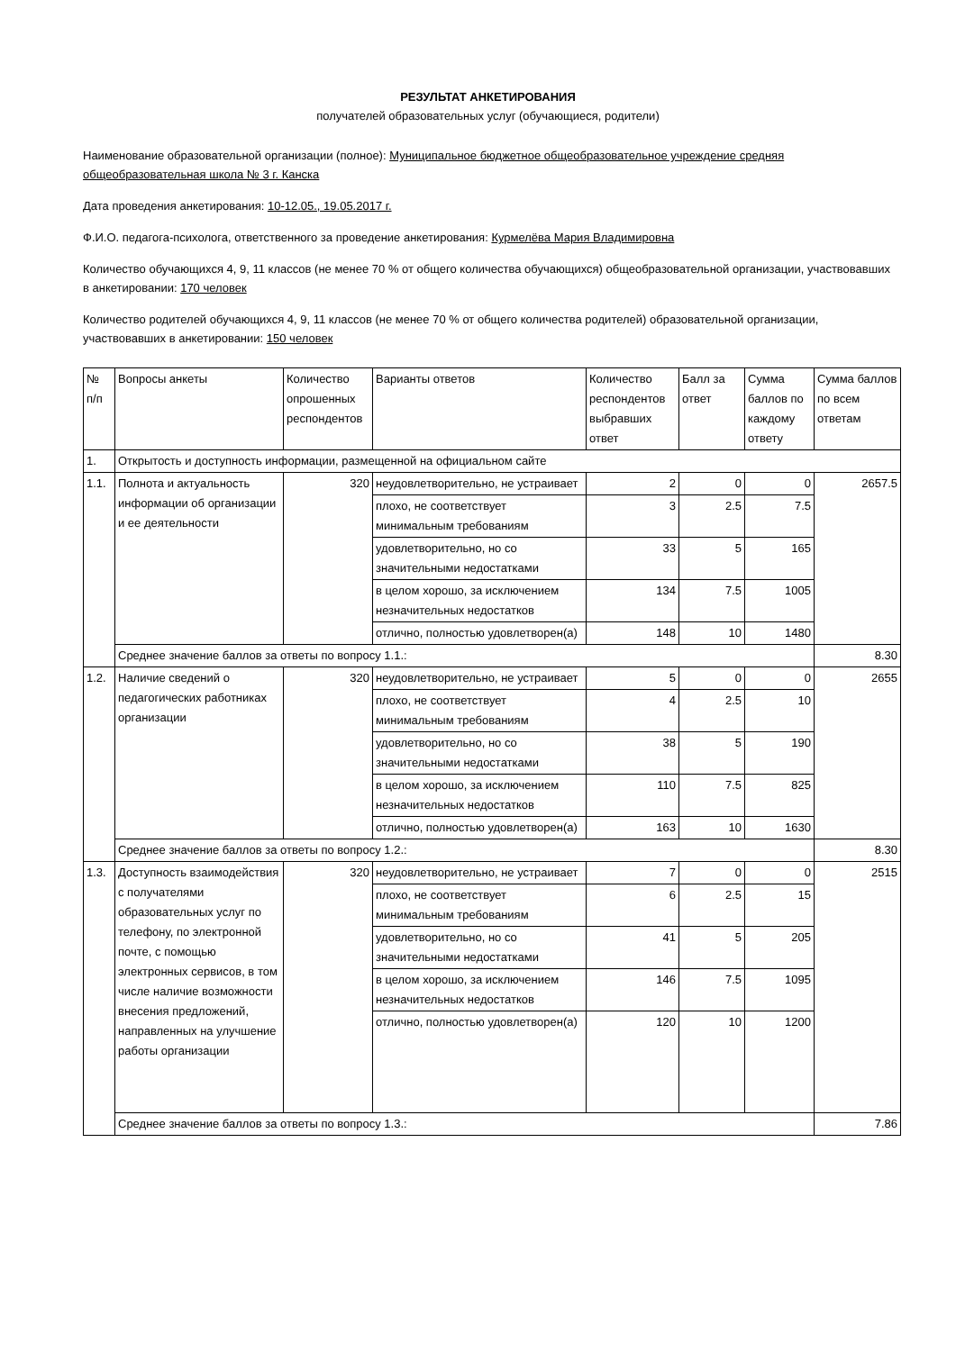РЕЗУЛЬТАТ АНКЕТИРОВАНИЯ
получателей образовательных услуг (обучающиеся, родители)
Наименование образовательной организации (полное): Муниципальное бюджетное общеобразовательное учреждение средняя общеобразовательная школа № 3 г. Канска
Дата проведения анкетирования: 10-12.05., 19.05.2017 г.
Ф.И.О. педагога-психолога, ответственного за проведение анкетирования: Курмелёва Мария Владимировна
Количество обучающихся 4, 9, 11 классов (не менее 70 % от общего количества обучающихся) общеобразовательной организации, участвовавших в анкетировании: 170 человек
Количество родителей обучающихся 4, 9, 11 классов (не менее 70 % от общего количества родителей) образовательной организации, участвовавших в анкетировании: 150 человек
| № п/п | Вопросы анкеты | Количество опрошенных респондентов | Варианты ответов | Количество респондентов выбравших ответ | Балл за ответ | Сумма баллов по каждому ответу | Сумма баллов по всем ответам |
| 1. | Открытость и доступность информации, размещенной на официальном сайте | | | | | | |
| 1.1. | Полнота и актуальность информации об организации и ее деятельности | 320 | неудовлетворительно, не устраивает | 2 | 0 | 0 | 2657.5 |
| | | | плохо, не соответствует минимальным требованиям | 3 | 2.5 | 7.5 | |
| | | | удовлетворительно, но со значительными недостатками | 33 | 5 | 165 | |
| | | | в целом хорошо, за исключением незначительных недостатков | 134 | 7.5 | 1005 | |
| | | | отлично, полностью удовлетворен(а) | 148 | 10 | 1480 | |
| | Среднее значение баллов за ответы по вопросу 1.1.: | | | | | | 8.30 |
| 1.2. | Наличие сведений о педагогических работниках организации | 320 | неудовлетворительно, не устраивает | 5 | 0 | 0 | 2655 |
| | | | плохо, не соответствует минимальным требованиям | 4 | 2.5 | 10 | |
| | | | удовлетворительно, но со значительными недостатками | 38 | 5 | 190 | |
| | | | в целом хорошо, за исключением незначительных недостатков | 110 | 7.5 | 825 | |
| | | | отлично, полностью удовлетворен(а) | 163 | 10 | 1630 | |
| | Среднее значение баллов за ответы по вопросу 1.2.: | | | | | | 8.30 |
| 1.3. | Доступность взаимодействия с получателями образовательных услуг по телефону, по электронной почте, с помощью электронных сервисов, в том числе наличие возможности внесения предложений, направленных на улучшение работы организации | 320 | неудовлетворительно, не устраивает | 7 | 0 | 0 | 2515 |
| | | | плохо, не соответствует минимальным требованиям | 6 | 2.5 | 15 | |
| | | | удовлетворительно, но со значительными недостатками | 41 | 5 | 205 | |
| | | | в целом хорошо, за исключением незначительных недостатков | 146 | 7.5 | 1095 | |
| | | | отлично, полностью удовлетворен(а) | 120 | 10 | 1200 | |
| | Среднее значение баллов за ответы по вопросу 1.3.: | | | | | | 7.86 |